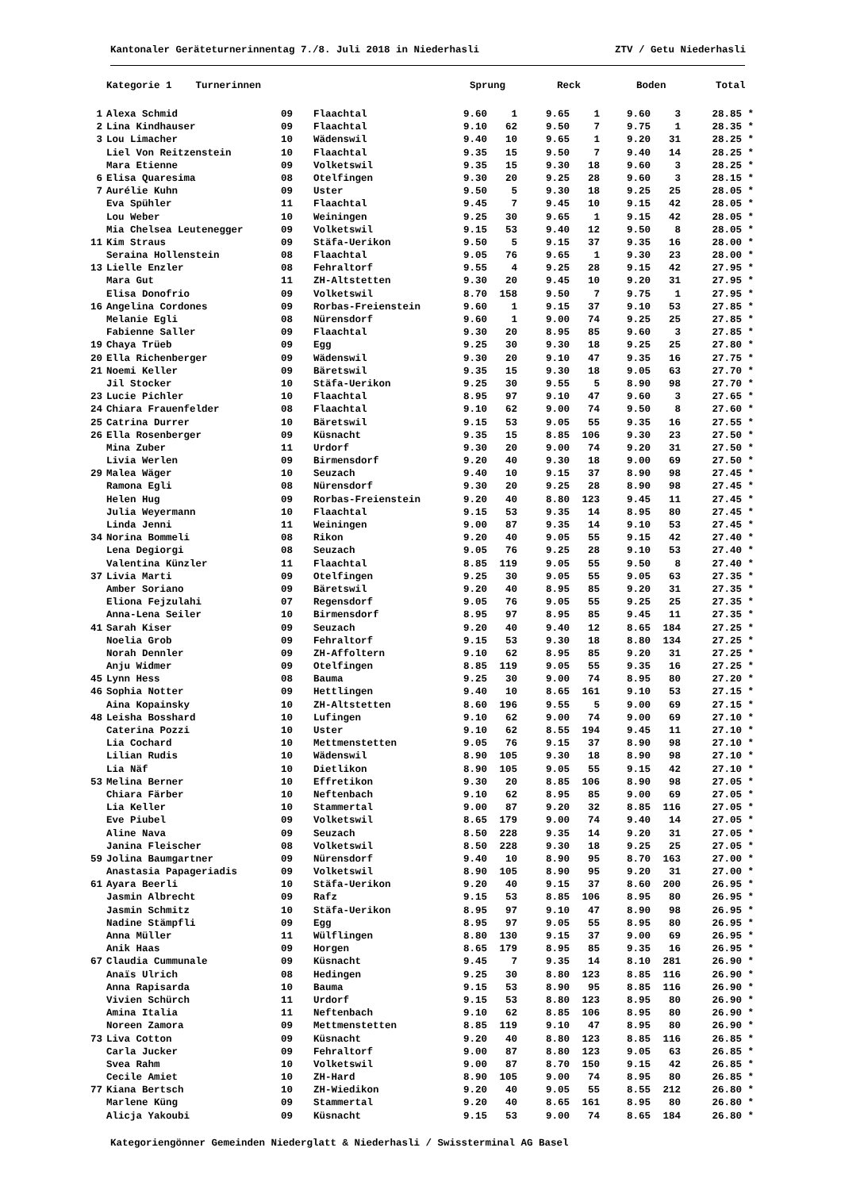Kantonaler Geräteturnerinnentag 7./8. Juli 2018 in Niederhasli ZTV / Getu Niederhasli
| | Kategorie 1 Turnerinnen | | | Sprung | | Reck | | Boden | | Total |
| --- | --- | --- | --- | --- | --- | --- | --- | --- | --- | --- |
| 1 | Alexa Schmid | 09 | Flaachtal | 9.60 | 1 | 9.65 | 1 | 9.60 | 3 | 28.85 * |
| 2 | Lina Kindhauser | 09 | Flaachtal | 9.10 | 62 | 9.50 | 7 | 9.75 | 1 | 28.35 * |
| 3 | Lou Limacher | 10 | Wädenswil | 9.40 | 10 | 9.65 | 1 | 9.20 | 31 | 28.25 * |
| | Liel Von Reitzenstein | 10 | Flaachtal | 9.35 | 15 | 9.50 | 7 | 9.40 | 14 | 28.25 * |
| | Mara Etienne | 09 | Volketswil | 9.35 | 15 | 9.30 | 18 | 9.60 | 3 | 28.25 * |
| 6 | Elisa Quaresima | 08 | Otelfingen | 9.30 | 20 | 9.25 | 28 | 9.60 | 3 | 28.15 * |
| 7 | Aurélie Kuhn | 09 | Uster | 9.50 | 5 | 9.30 | 18 | 9.25 | 25 | 28.05 * |
| | Eva Spühler | 11 | Flaachtal | 9.45 | 7 | 9.45 | 10 | 9.15 | 42 | 28.05 * |
| | Lou Weber | 10 | Weiningen | 9.25 | 30 | 9.65 | 1 | 9.15 | 42 | 28.05 * |
| | Mia Chelsea Leutenegger | 09 | Volketswil | 9.15 | 53 | 9.40 | 12 | 9.50 | 8 | 28.05 * |
| 11 | Kim Straus | 09 | Stäfa-Uerikon | 9.50 | 5 | 9.15 | 37 | 9.35 | 16 | 28.00 * |
| | Seraina Hollenstein | 08 | Flaachtal | 9.05 | 76 | 9.65 | 1 | 9.30 | 23 | 28.00 * |
| 13 | Lielle Enzler | 08 | Fehraltorf | 9.55 | 4 | 9.25 | 28 | 9.15 | 42 | 27.95 * |
| | Mara Gut | 11 | ZH-Altstetten | 9.30 | 20 | 9.45 | 10 | 9.20 | 31 | 27.95 * |
| | Elisa Donofrio | 09 | Volketswil | 8.70 | 158 | 9.50 | 7 | 9.75 | 1 | 27.95 * |
| 16 | Angelina Cordones | 09 | Rorbas-Freienstein | 9.60 | 1 | 9.15 | 37 | 9.10 | 53 | 27.85 * |
| | Melanie Egli | 08 | Nürensdorf | 9.60 | 1 | 9.00 | 74 | 9.25 | 25 | 27.85 * |
| | Fabienne Saller | 09 | Flaachtal | 9.30 | 20 | 8.95 | 85 | 9.60 | 3 | 27.85 * |
| 19 | Chaya Trüeb | 09 | Egg | 9.25 | 30 | 9.30 | 18 | 9.25 | 25 | 27.80 * |
| 20 | Ella Richenberger | 09 | Wädenswil | 9.30 | 20 | 9.10 | 47 | 9.35 | 16 | 27.75 * |
| 21 | Noemi Keller | 09 | Bäretswil | 9.35 | 15 | 9.30 | 18 | 9.05 | 63 | 27.70 * |
| | Jil Stocker | 10 | Stäfa-Uerikon | 9.25 | 30 | 9.55 | 5 | 8.90 | 98 | 27.70 * |
| 23 | Lucie Pichler | 10 | Flaachtal | 8.95 | 97 | 9.10 | 47 | 9.60 | 3 | 27.65 * |
| 24 | Chiara Frauenfelder | 08 | Flaachtal | 9.10 | 62 | 9.00 | 74 | 9.50 | 8 | 27.60 * |
| 25 | Catrina Durrer | 10 | Bäretswil | 9.15 | 53 | 9.05 | 55 | 9.35 | 16 | 27.55 * |
| 26 | Ella Rosenberger | 09 | Küsnacht | 9.35 | 15 | 8.85 | 106 | 9.30 | 23 | 27.50 * |
| | Mina Zuber | 11 | Urdorf | 9.30 | 20 | 9.00 | 74 | 9.20 | 31 | 27.50 * |
| | Livia Werlen | 09 | Birmensdorf | 9.20 | 40 | 9.30 | 18 | 9.00 | 69 | 27.50 * |
| 29 | Malea Wäger | 10 | Seuzach | 9.40 | 10 | 9.15 | 37 | 8.90 | 98 | 27.45 * |
| | Ramona Egli | 08 | Nürensdorf | 9.30 | 20 | 9.25 | 28 | 8.90 | 98 | 27.45 * |
| | Helen Hug | 09 | Rorbas-Freienstein | 9.20 | 40 | 8.80 | 123 | 9.45 | 11 | 27.45 * |
| | Julia Weyermann | 10 | Flaachtal | 9.15 | 53 | 9.35 | 14 | 8.95 | 80 | 27.45 * |
| | Linda Jenni | 11 | Weiningen | 9.00 | 87 | 9.35 | 14 | 9.10 | 53 | 27.45 * |
| 34 | Norina Bommeli | 08 | Rikon | 9.20 | 40 | 9.05 | 55 | 9.15 | 42 | 27.40 * |
| | Lena Degiorgi | 08 | Seuzach | 9.05 | 76 | 9.25 | 28 | 9.10 | 53 | 27.40 * |
| | Valentina Künzler | 11 | Flaachtal | 8.85 | 119 | 9.05 | 55 | 9.50 | 8 | 27.40 * |
| 37 | Livia Marti | 09 | Otelfingen | 9.25 | 30 | 9.05 | 55 | 9.05 | 63 | 27.35 * |
| | Amber Soriano | 09 | Bäretswil | 9.20 | 40 | 8.95 | 85 | 9.20 | 31 | 27.35 * |
| | Eliona Fejzulahi | 07 | Regensdorf | 9.05 | 76 | 9.05 | 55 | 9.25 | 25 | 27.35 * |
| | Anna-Lena Seiler | 10 | Birmensdorf | 8.95 | 97 | 8.95 | 85 | 9.45 | 11 | 27.35 * |
| 41 | Sarah Kiser | 09 | Seuzach | 9.20 | 40 | 9.40 | 12 | 8.65 | 184 | 27.25 * |
| | Noelia Grob | 09 | Fehraltorf | 9.15 | 53 | 9.30 | 18 | 8.80 | 134 | 27.25 * |
| | Norah Dennler | 09 | ZH-Affoltern | 9.10 | 62 | 8.95 | 85 | 9.20 | 31 | 27.25 * |
| | Anju Widmer | 09 | Otelfingen | 8.85 | 119 | 9.05 | 55 | 9.35 | 16 | 27.25 * |
| 45 | Lynn Hess | 08 | Bauma | 9.25 | 30 | 9.00 | 74 | 8.95 | 80 | 27.20 * |
| 46 | Sophia Notter | 09 | Hettlingen | 9.40 | 10 | 8.65 | 161 | 9.10 | 53 | 27.15 * |
| | Aina Kopainsky | 10 | ZH-Altstetten | 8.60 | 196 | 9.55 | 5 | 9.00 | 69 | 27.15 * |
| 48 | Leisha Bosshard | 10 | Lufingen | 9.10 | 62 | 9.00 | 74 | 9.00 | 69 | 27.10 * |
| | Caterina Pozzi | 10 | Uster | 9.10 | 62 | 8.55 | 194 | 9.45 | 11 | 27.10 * |
| | Lia Cochard | 10 | Mettmenstetten | 9.05 | 76 | 9.15 | 37 | 8.90 | 98 | 27.10 * |
| | Lilian Rudis | 10 | Wädenswil | 8.90 | 105 | 9.30 | 18 | 8.90 | 98 | 27.10 * |
| | Lia Näf | 10 | Dietlikon | 8.90 | 105 | 9.05 | 55 | 9.15 | 42 | 27.10 * |
| 53 | Melina Berner | 10 | Effretikon | 9.30 | 20 | 8.85 | 106 | 8.90 | 98 | 27.05 * |
| | Chiara Färber | 10 | Neftenbach | 9.10 | 62 | 8.95 | 85 | 9.00 | 69 | 27.05 * |
| | Lia Keller | 10 | Stammertal | 9.00 | 87 | 9.20 | 32 | 8.85 | 116 | 27.05 * |
| | Eve Piubel | 09 | Volketswil | 8.65 | 179 | 9.00 | 74 | 9.40 | 14 | 27.05 * |
| | Aline Nava | 09 | Seuzach | 8.50 | 228 | 9.35 | 14 | 9.20 | 31 | 27.05 * |
| | Janina Fleischer | 08 | Volketswil | 8.50 | 228 | 9.30 | 18 | 9.25 | 25 | 27.05 * |
| 59 | Jolina Baumgartner | 09 | Nürensdorf | 9.40 | 10 | 8.90 | 95 | 8.70 | 163 | 27.00 * |
| | Anastasia Papageriadis | 09 | Volketswil | 8.90 | 105 | 8.90 | 95 | 9.20 | 31 | 27.00 * |
| 61 | Ayara Beerli | 10 | Stäfa-Uerikon | 9.20 | 40 | 9.15 | 37 | 8.60 | 200 | 26.95 * |
| | Jasmin Albrecht | 09 | Rafz | 9.15 | 53 | 8.85 | 106 | 8.95 | 80 | 26.95 * |
| | Jasmin Schmitz | 10 | Stäfa-Uerikon | 8.95 | 97 | 9.10 | 47 | 8.90 | 98 | 26.95 * |
| | Nadine Stämpfli | 09 | Egg | 8.95 | 97 | 9.05 | 55 | 8.95 | 80 | 26.95 * |
| | Anna Müller | 11 | Wülflingen | 8.80 | 130 | 9.15 | 37 | 9.00 | 69 | 26.95 * |
| | Anik Haas | 09 | Horgen | 8.65 | 179 | 8.95 | 85 | 9.35 | 16 | 26.95 * |
| 67 | Claudia Cummunale | 09 | Küsnacht | 9.45 | 7 | 9.35 | 14 | 8.10 | 281 | 26.90 * |
| | Anaïs Ulrich | 08 | Hedingen | 9.25 | 30 | 8.80 | 123 | 8.85 | 116 | 26.90 * |
| | Anna Rapisarda | 10 | Bauma | 9.15 | 53 | 8.90 | 95 | 8.85 | 116 | 26.90 * |
| | Vivien Schürch | 11 | Urdorf | 9.15 | 53 | 8.80 | 123 | 8.95 | 80 | 26.90 * |
| | Amina Italia | 11 | Neftenbach | 9.10 | 62 | 8.85 | 106 | 8.95 | 80 | 26.90 * |
| | Noreen Zamora | 09 | Mettmenstetten | 8.85 | 119 | 9.10 | 47 | 8.95 | 80 | 26.90 * |
| 73 | Liva Cotton | 09 | Küsnacht | 9.20 | 40 | 8.80 | 123 | 8.85 | 116 | 26.85 * |
| | Carla Jucker | 09 | Fehraltorf | 9.00 | 87 | 8.80 | 123 | 9.05 | 63 | 26.85 * |
| | Svea Rahm | 10 | Volketswil | 9.00 | 87 | 8.70 | 150 | 9.15 | 42 | 26.85 * |
| | Cecile Amiet | 10 | ZH-Hard | 8.90 | 105 | 9.00 | 74 | 8.95 | 80 | 26.85 * |
| 77 | Kiana Bertsch | 10 | ZH-Wiedikon | 9.20 | 40 | 9.05 | 55 | 8.55 | 212 | 26.80 * |
| | Marlene Küng | 09 | Stammertal | 9.20 | 40 | 8.65 | 161 | 8.95 | 80 | 26.80 * |
| | Alicja Yakoubi | 09 | Küsnacht | 9.15 | 53 | 9.00 | 74 | 8.65 | 184 | 26.80 * |
Kategoriengönner Gemeinden Niederglatt & Niederhasli / Swissterminal AG Basel